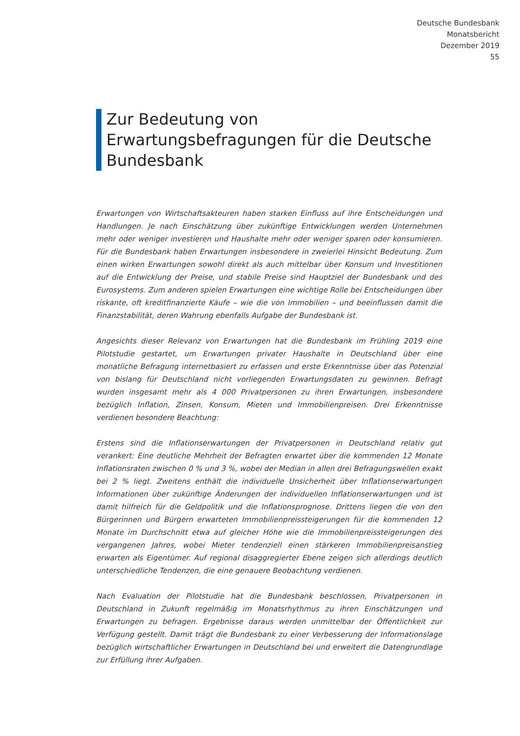Deutsche Bundesbank
Monatsbericht
Dezember 2019
55
Zur Bedeutung von Erwartungsbefragungen für die Deutsche Bundesbank
Erwartungen von Wirtschaftsakteuren haben starken Einfluss auf ihre Entscheidungen und Handlungen. Je nach Einschätzung über zukünftige Entwicklungen werden Unternehmen mehr oder weniger investieren und Haushalte mehr oder weniger sparen oder konsumieren. Für die Bundesbank haben Erwartungen insbesondere in zweierlei Hinsicht Bedeutung. Zum einen wirken Erwartungen sowohl direkt als auch mittelbar über Konsum und Investitionen auf die Entwicklung der Preise, und stabile Preise sind Hauptziel der Bundesbank und des Eurosystems. Zum anderen spielen Erwartungen eine wichtige Rolle bei Entscheidungen über riskante, oft kreditfinanzierte Käufe – wie die von Immobilien – und beeinflussen damit die Finanzstabilität, deren Wahrung ebenfalls Aufgabe der Bundesbank ist.
Angesichts dieser Relevanz von Erwartungen hat die Bundesbank im Frühling 2019 eine Pilotstudie gestartet, um Erwartungen privater Haushalte in Deutschland über eine monatliche Befragung internetbasiert zu erfassen und erste Erkenntnisse über das Potenzial von bislang für Deutschland nicht vorliegenden Erwartungsdaten zu gewinnen. Befragt wurden insgesamt mehr als 4 000 Privatpersonen zu ihren Erwartungen, insbesondere bezüglich Inflation, Zinsen, Konsum, Mieten und Immobilienpreisen. Drei Erkenntnisse verdienen besondere Beachtung:
Erstens sind die Inflationserwartungen der Privatpersonen in Deutschland relativ gut verankert: Eine deutliche Mehrheit der Befragten erwartet über die kommenden 12 Monate Inflationsraten zwischen 0 % und 3 %, wobei der Median in allen drei Befragungswellen exakt bei 2 % liegt. Zweitens enthält die individuelle Unsicherheit über Inflationserwartungen Informationen über zukünftige Änderungen der individuellen Inflationserwartungen und ist damit hilfreich für die Geldpolitik und die Inflationsprognose. Drittens liegen die von den Bürgerinnen und Bürgern erwarteten Immobilienpreissteigerungen für die kommenden 12 Monate im Durchschnitt etwa auf gleicher Höhe wie die Immobilienpreissteigerungen des vergangenen Jahres, wobei Mieter tendenziell einen stärkeren Immobilienpreisanstieg erwarten als Eigentümer. Auf regional disaggregierter Ebene zeigen sich allerdings deutlich unterschiedliche Tendenzen, die eine genauere Beobachtung verdienen.
Nach Evaluation der Pilotstudie hat die Bundesbank beschlossen, Privatpersonen in Deutschland in Zukunft regelmäßig im Monatsrhythmus zu ihren Einschätzungen und Erwartungen zu befragen. Ergebnisse daraus werden unmittelbar der Öffentlichkeit zur Verfügung gestellt. Damit trägt die Bundesbank zu einer Verbesserung der Informationslage bezüglich wirtschaftlicher Erwartungen in Deutschland bei und erweitert die Datengrundlage zur Erfüllung ihrer Aufgaben.